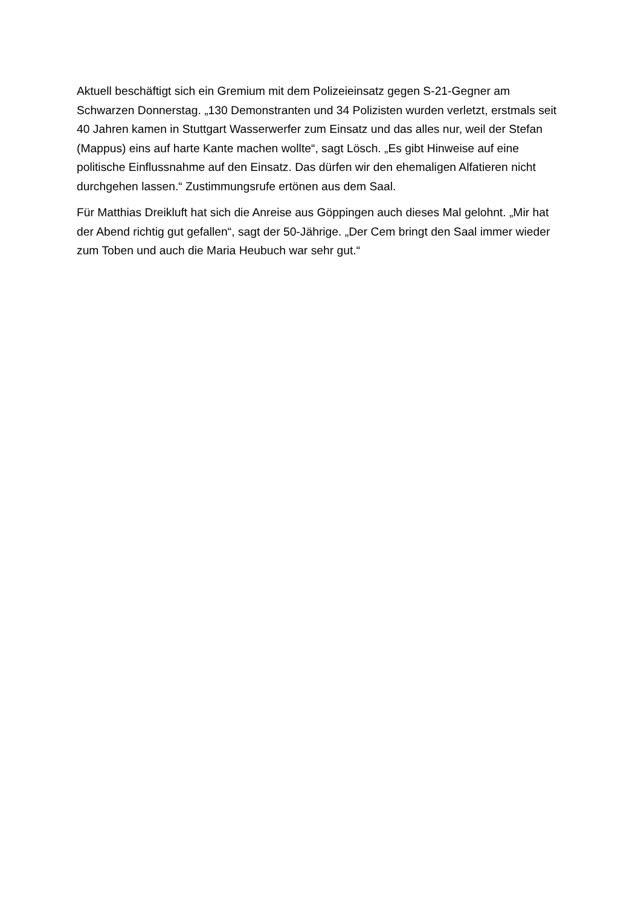Aktuell beschäftigt sich ein Gremium mit dem Polizeieinsatz gegen S-21-Gegner am Schwarzen Donnerstag. „130 Demonstranten und 34 Polizisten wurden verletzt, erstmals seit 40 Jahren kamen in Stuttgart Wasserwerfer zum Einsatz und das alles nur, weil der Stefan (Mappus) eins auf harte Kante machen wollte“, sagt Lösch. „Es gibt Hinweise auf eine politische Einflussnahme auf den Einsatz. Das dürfen wir den ehemaligen Alfatieren nicht durchgehen lassen.“ Zustimmungsrufe ertönen aus dem Saal.
Für Matthias Dreikluft hat sich die Anreise aus Göppingen auch dieses Mal gelohnt. „Mir hat der Abend richtig gut gefallen“, sagt der 50-Jährige. „Der Cem bringt den Saal immer wieder zum Toben und auch die Maria Heubuch war sehr gut.“